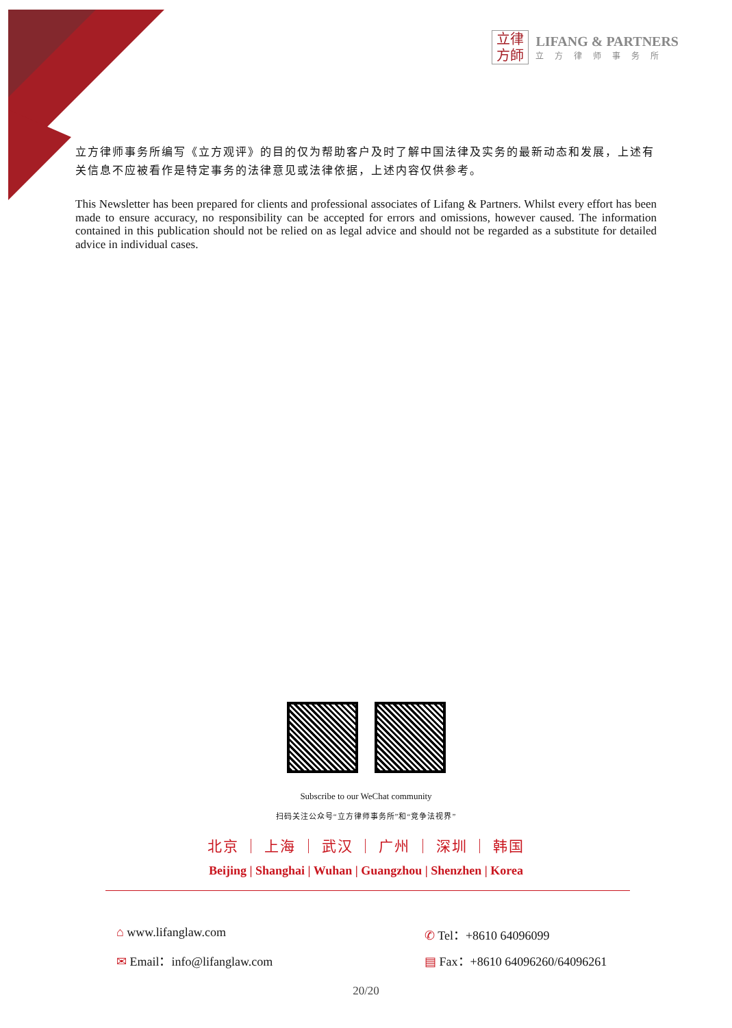立律
方師
LIFANG & PARTNERS
立方律师事务所
立方律师事务所编写《立方观评》的目的仅为帮助客户及时了解中国法律及实务的最新动态和发展，上述有关信息不应被看作是特定事务的法律意见或法律依据，上述内容仅供参考。
This Newsletter has been prepared for clients and professional associates of Lifang & Partners. Whilst every effort has been made to ensure accuracy, no responsibility can be accepted for errors and omissions, however caused. The information contained in this publication should not be relied on as legal advice and should not be regarded as a substitute for detailed advice in individual cases.
Subscribe to our WeChat community
扫码关注公众号“立方律师事务所”和“竞争法视界”
北京 ｜ 上海 ｜ 武汉 ｜ 广州 ｜ 深圳 ｜ 韩国
Beijing | Shanghai | Wuhan | Guangzhou | Shenzhen | Korea
⌂ www.lifanglaw.com
✆ Tel：+8610 64096099
✉ Email：info@lifanglaw.com
▤ Fax：+8610 64096260/64096261
20/20